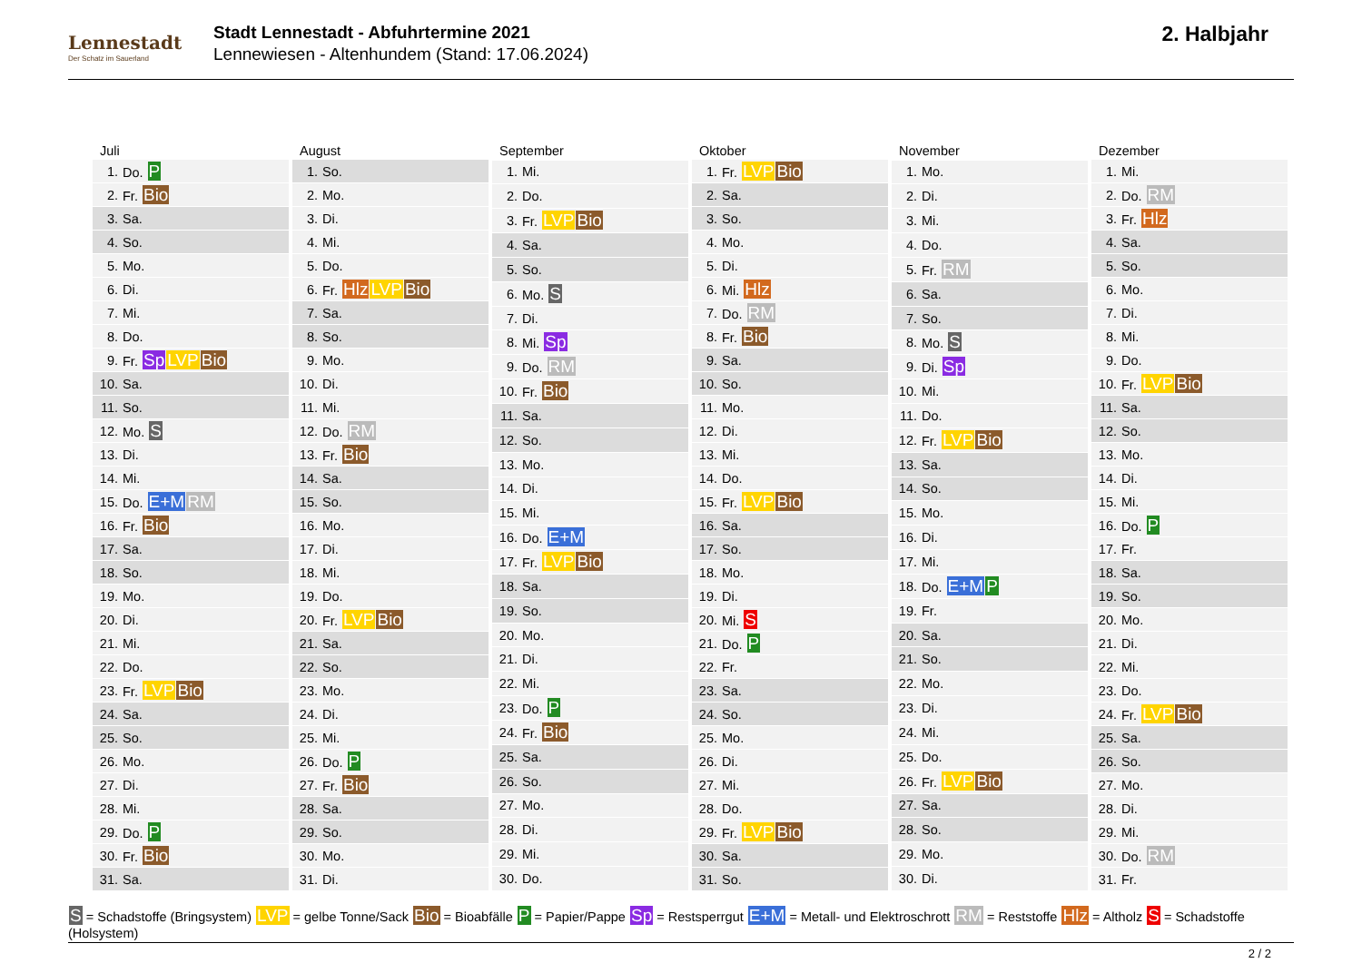Lennestadt
Der Schatz im Sauerland
Stadt Lennestadt - Abfuhrtermine 2021
Lennewiesen - Altenhundem (Stand: 17.06.2024)
2. Halbjahr
| Juli | |
| --- | --- |
| 1. | Do. P |
| 2. | Fr. Bio |
| 3. | Sa. |
| 4. | So. |
| 5. | Mo. |
| 6. | Di. |
| 7. | Mi. |
| 8. | Do. |
| 9. | Fr. Sp LVP Bio |
| 10. | Sa. |
| 11. | So. |
| 12. | Mo. S |
| 13. | Di. |
| 14. | Mi. |
| 15. | Do. E+M RM |
| 16. | Fr. Bio |
| 17. | Sa. |
| 18. | So. |
| 19. | Mo. |
| 20. | Di. |
| 21. | Mi. |
| 22. | Do. |
| 23. | Fr. LVP Bio |
| 24. | Sa. |
| 25. | So. |
| 26. | Mo. |
| 27. | Di. |
| 28. | Mi. |
| 29. | Do. P |
| 30. | Fr. Bio |
| 31. | Sa. |
| August | |
| --- | --- |
| 1. | So. |
| 2. | Mo. |
| 3. | Di. |
| 4. | Mi. |
| 5. | Do. |
| 6. | Fr. Hlz LVP Bio |
| 7. | Sa. |
| 8. | So. |
| 9. | Mo. |
| 10. | Di. |
| 11. | Mi. |
| 12. | Do. RM |
| 13. | Fr. Bio |
| 14. | Sa. |
| 15. | So. |
| 16. | Mo. |
| 17. | Di. |
| 18. | Mi. |
| 19. | Do. |
| 20. | Fr. LVP Bio |
| 21. | Sa. |
| 22. | So. |
| 23. | Mo. |
| 24. | Di. |
| 25. | Mi. |
| 26. | Do. P |
| 27. | Fr. Bio |
| 28. | Sa. |
| 29. | So. |
| 30. | Mo. |
| 31. | Di. |
| September | |
| --- | --- |
| 1. | Mi. |
| 2. | Do. |
| 3. | Fr. LVP Bio |
| 4. | Sa. |
| 5. | So. |
| 6. | Mo. S |
| 7. | Di. |
| 8. | Mi. Sp |
| 9. | Do. RM |
| 10. | Fr. Bio |
| 11. | Sa. |
| 12. | So. |
| 13. | Mo. |
| 14. | Di. |
| 15. | Mi. |
| 16. | Do. E+M |
| 17. | Fr. LVP Bio |
| 18. | Sa. |
| 19. | So. |
| 20. | Mo. |
| 21. | Di. |
| 22. | Mi. |
| 23. | Do. P |
| 24. | Fr. Bio |
| 25. | Sa. |
| 26. | So. |
| 27. | Mo. |
| 28. | Di. |
| 29. | Mi. |
| 30. | Do. |
| Oktober | |
| --- | --- |
| 1. | Fr. LVP Bio |
| 2. | Sa. |
| 3. | So. |
| 4. | Mo. |
| 5. | Di. |
| 6. | Mi. Hlz |
| 7. | Do. RM |
| 8. | Fr. Bio |
| 9. | Sa. |
| 10. | So. |
| 11. | Mo. |
| 12. | Di. |
| 13. | Mi. |
| 14. | Do. |
| 15. | Fr. LVP Bio |
| 16. | Sa. |
| 17. | So. |
| 18. | Mo. |
| 19. | Di. |
| 20. | Mi. S |
| 21. | Do. P |
| 22. | Fr. |
| 23. | Sa. |
| 24. | So. |
| 25. | Mo. |
| 26. | Di. |
| 27. | Mi. |
| 28. | Do. |
| 29. | Fr. LVP Bio |
| 30. | Sa. |
| 31. | So. |
| November | |
| --- | --- |
| 1. | Mo. |
| 2. | Di. |
| 3. | Mi. |
| 4. | Do. |
| 5. | Fr. RM |
| 6. | Sa. |
| 7. | So. |
| 8. | Mo. S |
| 9. | Di. Sp |
| 10. | Mi. |
| 11. | Do. |
| 12. | Fr. LVP Bio |
| 13. | Sa. |
| 14. | So. |
| 15. | Mo. |
| 16. | Di. |
| 17. | Mi. |
| 18. | Do. E+M P |
| 19. | Fr. |
| 20. | Sa. |
| 21. | So. |
| 22. | Mo. |
| 23. | Di. |
| 24. | Mi. |
| 25. | Do. |
| 26. | Fr. LVP Bio |
| 27. | Sa. |
| 28. | So. |
| 29. | Mo. |
| 30. | Di. |
| Dezember | |
| --- | --- |
| 1. | Mi. |
| 2. | Do. RM |
| 3. | Fr. Hlz |
| 4. | Sa. |
| 5. | So. |
| 6. | Mo. |
| 7. | Di. |
| 8. | Mi. |
| 9. | Do. |
| 10. | Fr. LVP Bio |
| 11. | Sa. |
| 12. | So. |
| 13. | Mo. |
| 14. | Di. |
| 15. | Mi. |
| 16. | Do. P |
| 17. | Fr. |
| 18. | Sa. |
| 19. | So. |
| 20. | Mo. |
| 21. | Di. |
| 22. | Mi. |
| 23. | Do. |
| 24. | Fr. LVP Bio |
| 25. | Sa. |
| 26. | So. |
| 27. | Mo. |
| 28. | Di. |
| 29. | Mi. |
| 30. | Do. RM |
| 31. | Fr. |
S = Schadstoffe (Bringsystem) LVP = gelbe Tonne/Sack Bio = Bioabfälle P = Papier/Pappe Sp = Restsperrgut E+M = Metall- und Elektroschrott RM = Reststoffe Hlz = Altholz S = Schadstoffe (Holsystem)
2 / 2